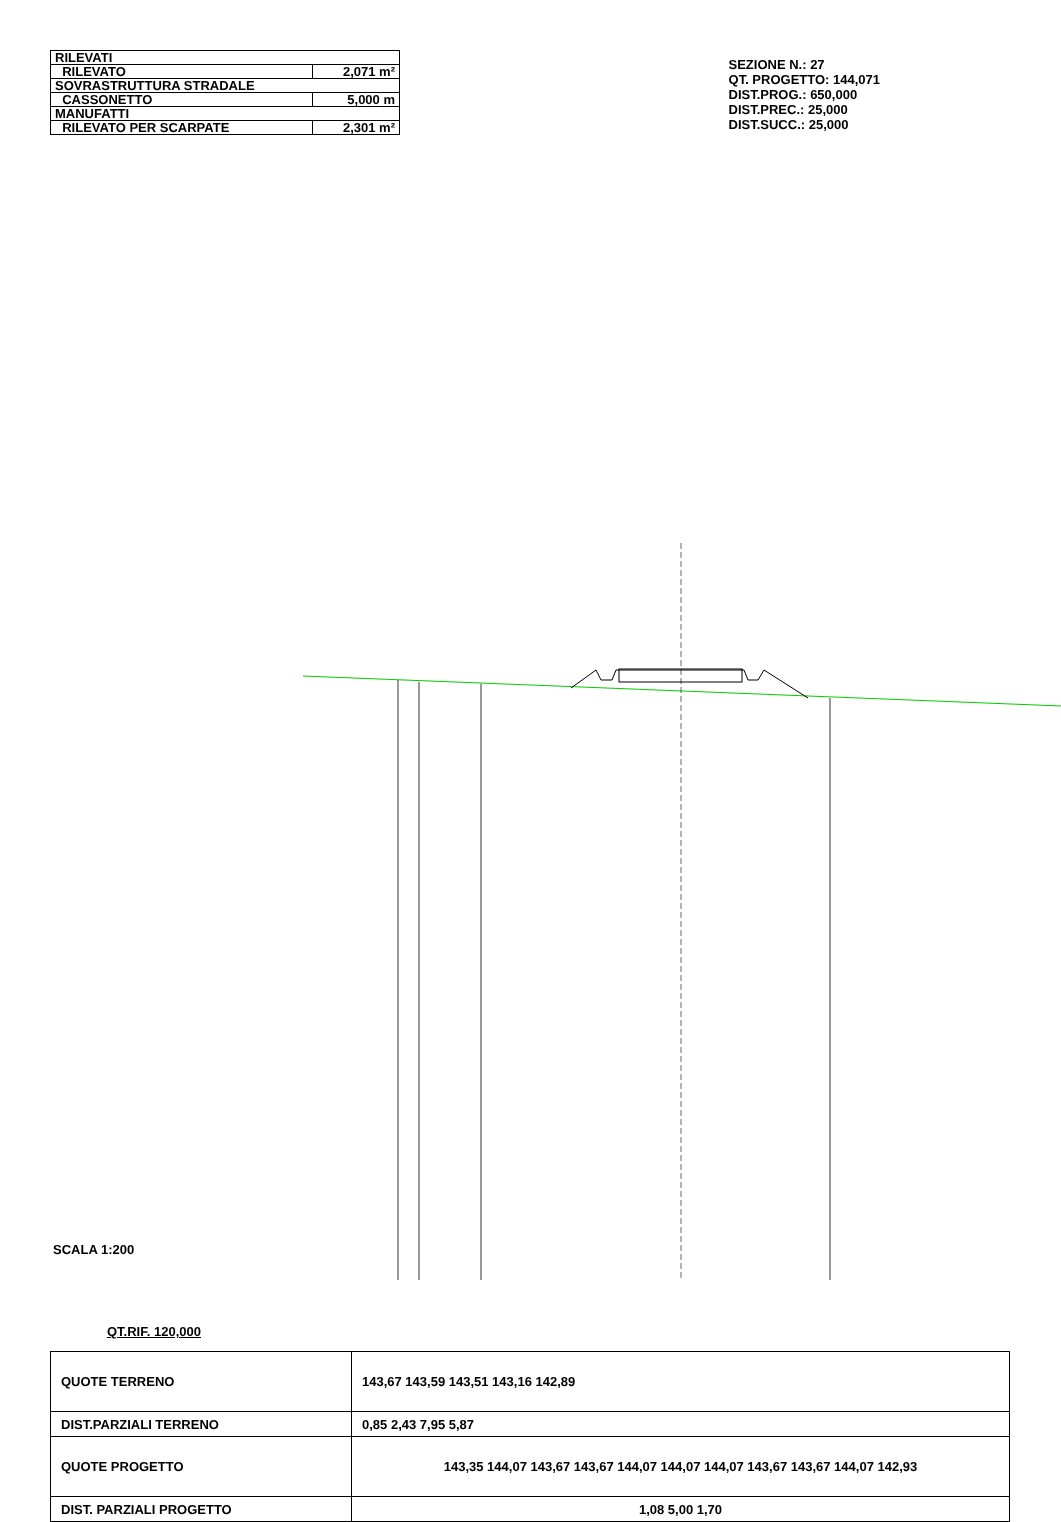| RILEVATI | |
| RILEVATO | 2,071 m² |
| SOVRASTRUTTURA STRADALE | |
| CASSONETTO | 5,000 m |
| MANUFATTI | |
| RILEVATO PER SCARPATE | 2,301 m² |
SEZIONE N.: 27
QT. PROGETTO: 144,071
DIST.PROG.: 650,000
DIST.PREC.: 25,000
DIST.SUCC.: 25,000
SCALA 1:200
QT.RIF. 120,000
| QUOTE TERRENO | 143,67 143,59 143,51 143,16 142,89 |
| DIST.PARZIALI TERRENO | 0,85 2,43 7,95 5,87 |
| QUOTE PROGETTO | 143,35 144,07 143,67 143,67 144,07 144,07 144,07 143,67 143,67 144,07 142,93 |
| DIST. PARZIALI PROGETTO | 1,08 5,00 1,70 |